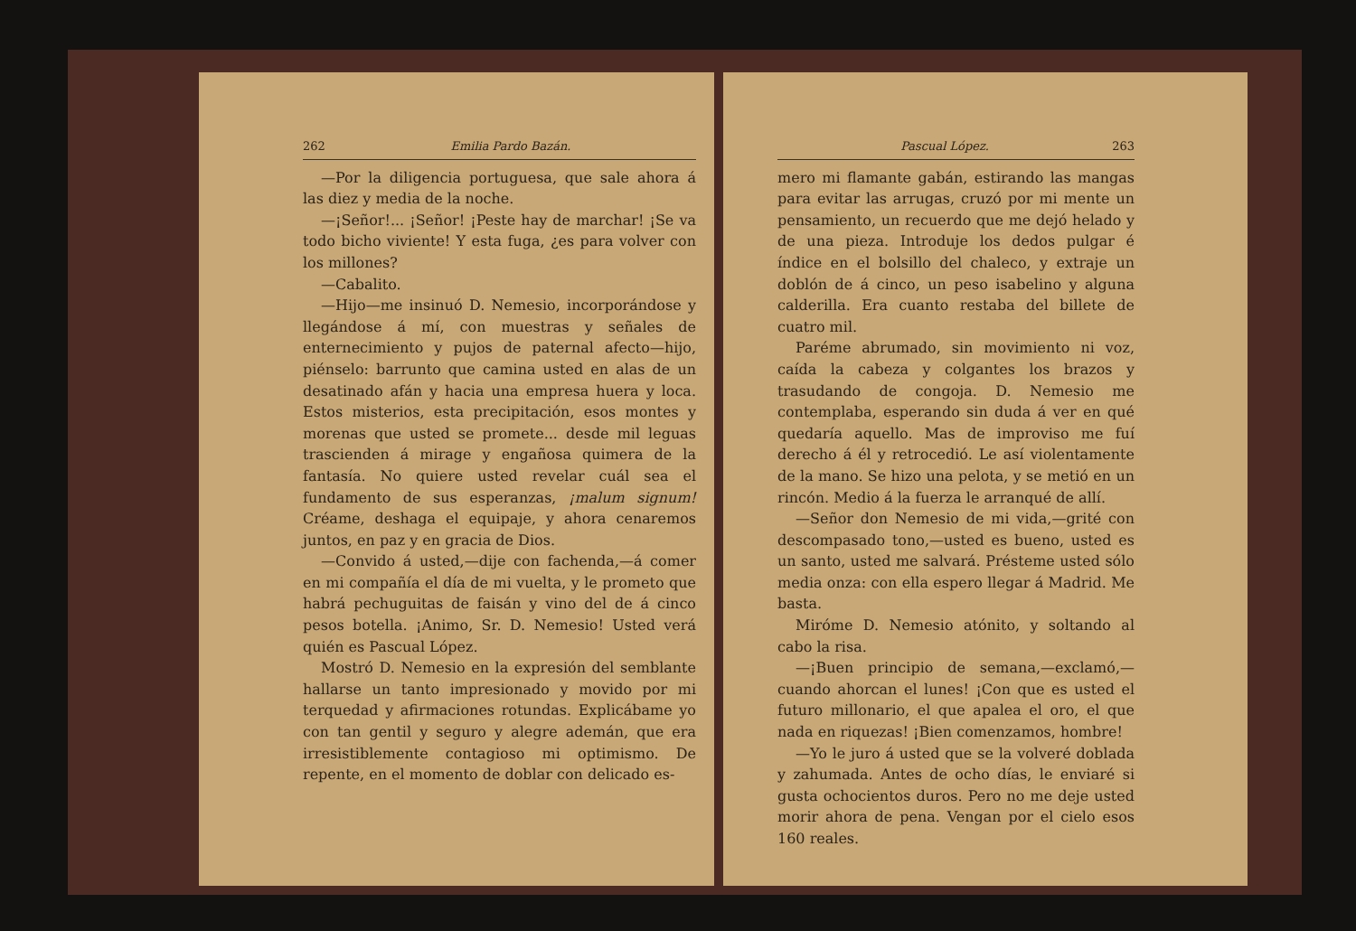262 Emilia Pardo Bazán.
—Por la diligencia portuguesa, que sale ahora á las diez y media de la noche.
—¡Señor!... ¡Señor! ¡Peste hay de marchar! ¡Se va todo bicho viviente! Y esta fuga, ¿es para volver con los millones?
—Cabalito.
—Hijo—me insinuó D. Nemesio, incorporándose y llegándose á mí, con muestras y señales de enternecimiento y pujos de paternal afecto—hijo, piénselo: barrunto que camina usted en alas de un desatinado afán y hacia una empresa huera y loca. Estos misterios, esta precipitación, esos montes y morenas que usted se promete... desde mil leguas trascienden á mirage y engañosa quimera de la fantasía. No quiere usted revelar cuál sea el fundamento de sus esperanzas, ¡malum signum! Créame, deshaga el equipaje, y ahora cenaremos juntos, en paz y en gracia de Dios.
—Convido á usted,—dije con fachenda,—á comer en mi compañía el día de mi vuelta, y le prometo que habrá pechuguitas de faisán y vino del de á cinco pesos botella. ¡Animo, Sr. D. Nemesio! Usted verá quién es Pascual López.
Mostró D. Nemesio en la expresión del semblante hallarse un tanto impresionado y movido por mi terquedad y afirmaciones rotundas. Explicábame yo con tan gentil y seguro y alegre ademán, que era irresistiblemente contagioso mi optimismo. De repente, en el momento de doblar con delicado es-
Pascual López. 263
mero mi flamante gabán, estirando las mangas para evitar las arrugas, cruzó por mi mente un pensamiento, un recuerdo que me dejó helado y de una pieza. Introduje los dedos pulgar é índice en el bolsillo del chaleco, y extraje un doblón de á cinco, un peso isabelino y alguna calderilla. Era cuanto restaba del billete de cuatro mil.
Paréme abrumado, sin movimiento ni voz, caída la cabeza y colgantes los brazos y trasudando de congoja. D. Nemesio me contemplaba, esperando sin duda á ver en qué quedaría aquello. Mas de improviso me fuí derecho á él y retrocedió. Le así violentamente de la mano. Se hizo una pelota, y se metió en un rincón. Medio á la fuerza le arranqué de allí.
—Señor don Nemesio de mi vida,—grité con descompasado tono,—usted es bueno, usted es un santo, usted me salvará. Présteme usted sólo media onza: con ella espero llegar á Madrid. Me basta.
Miróme D. Nemesio atónito, y soltando al cabo la risa.
—¡Buen principio de semana,—exclamó,—cuando ahorcan el lunes! ¡Con que es usted el futuro millonario, el que apalea el oro, el que nada en riquezas! ¡Bien comenzamos, hombre!
—Yo le juro á usted que se la volveré doblada y zahumada. Antes de ocho días, le enviaré si gusta ochocientos duros. Pero no me deje usted morir ahora de pena. Vengan por el cielo esos 160 reales.